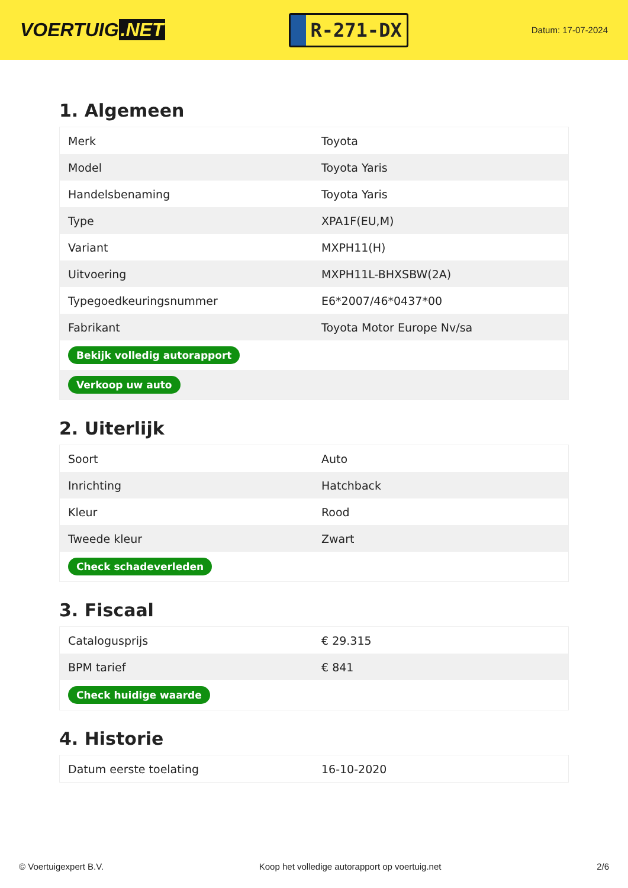VOERTUIG.NET
R-271-DX
Datum: 17-07-2024
1. Algemeen
| Merk | Toyota |
| Model | Toyota Yaris |
| Handelsbenaming | Toyota Yaris |
| Type | XPA1F(EU,M) |
| Variant | MXPH11(H) |
| Uitvoering | MXPH11L-BHXSBW(2A) |
| Typegoedkeuringsnummer | E6*2007/46*0437*00 |
| Fabrikant | Toyota Motor Europe Nv/sa |
| Bekijk volledig autorapport | |
| Verkoop uw auto | |
2. Uiterlijk
| Soort | Auto |
| Inrichting | Hatchback |
| Kleur | Rood |
| Tweede kleur | Zwart |
| Check schadeverleden | |
3. Fiscaal
| Catalogusprijs | € 29.315 |
| BPM tarief | € 841 |
| Check huidige waarde | |
4. Historie
| Datum eerste toelating | 16-10-2020 |
© Voertuigexpert B.V. Koop het volledige autorapport op voertuig.net 2/6